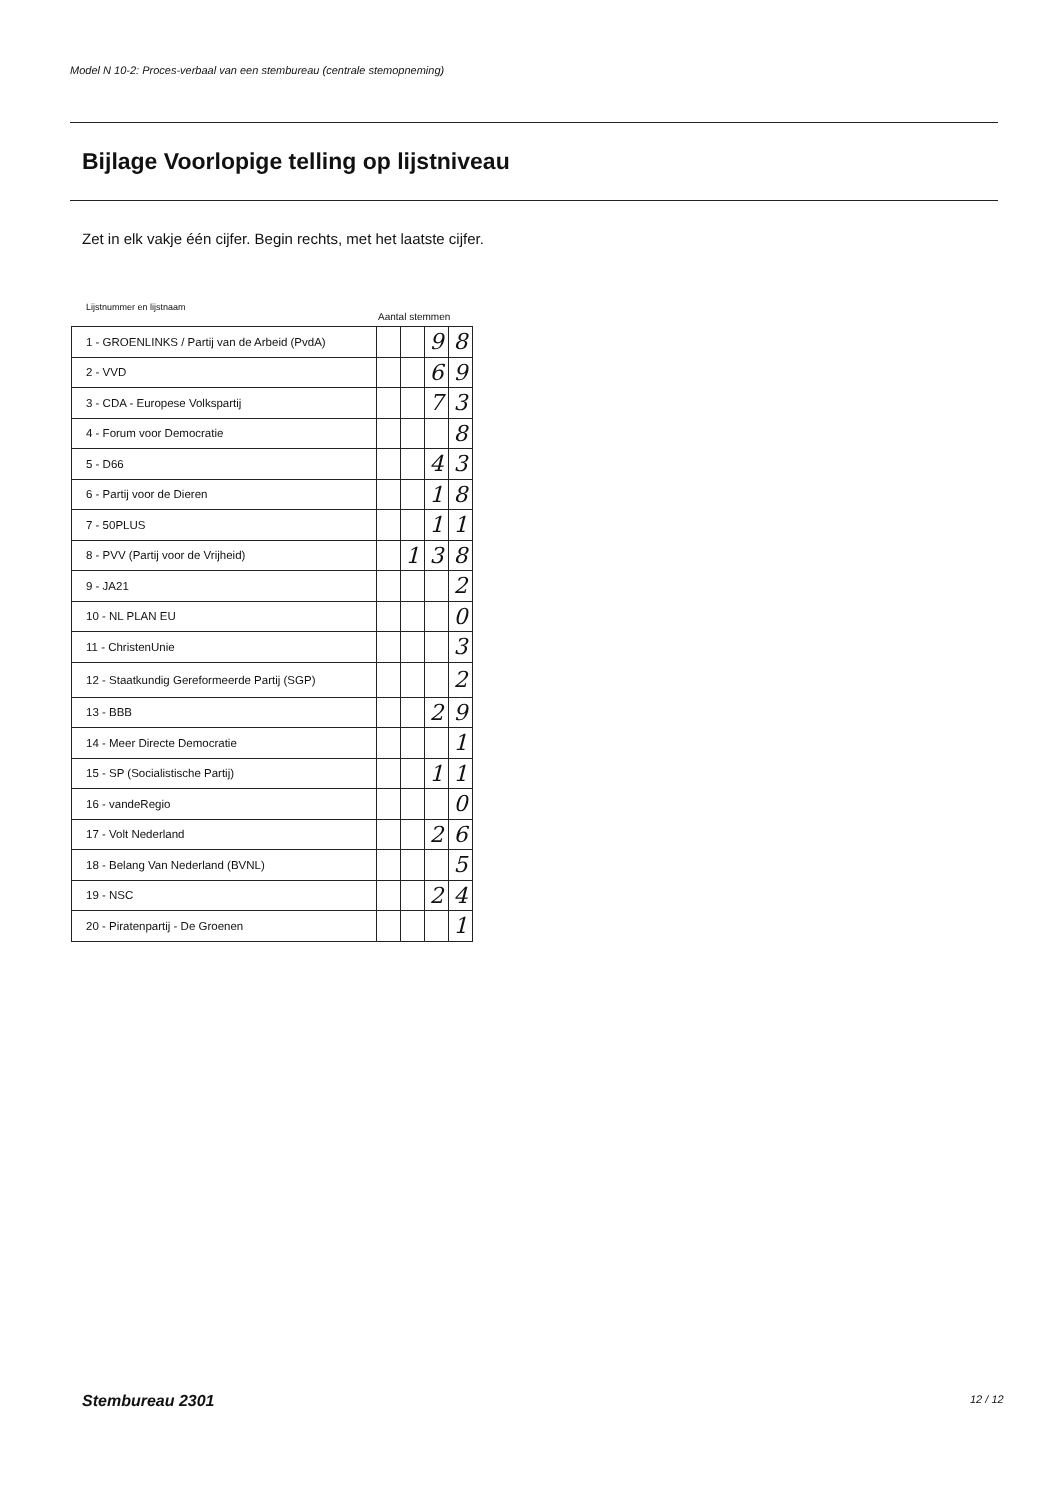Model N 10-2: Proces-verbaal van een stembureau (centrale stemopneming)
Bijlage Voorlopige telling op lijstniveau
Zet in elk vakje één cijfer. Begin rechts, met het laatste cijfer.
Lijstnummer en lijstnaam
Aantal stemmen
| 1 - GROENLINKS / Partij van de Arbeid (PvdA) | | | 9 | 8 |
| 2 - VVD | | | 6 | 9 |
| 3 - CDA - Europese Volkspartij | | | 7 | 3 |
| 4 - Forum voor Democratie | | | | 8 |
| 5 - D66 | | | 4 | 3 |
| 6 - Partij voor de Dieren | | | 1 | 8 |
| 7 - 50PLUS | | | 1 | 1 |
| 8 - PVV (Partij voor de Vrijheid) | | 1 | 3 | 8 |
| 9 - JA21 | | | | 2 |
| 10 - NL PLAN EU | | | | 0 |
| 11 - ChristenUnie | | | | 3 |
| 12 - Staatkundig Gereformeerde Partij (SGP) | | | | 2 |
| 13 - BBB | | | 2 | 9 |
| 14 - Meer Directe Democratie | | | | 1 |
| 15 - SP (Socialistische Partij) | | | 1 | 1 |
| 16 - vandeRegio | | | | 0 |
| 17 - Volt Nederland | | | 2 | 6 |
| 18 - Belang Van Nederland (BVNL) | | | | 5 |
| 19 - NSC | | | 2 | 4 |
| 20 - Piratenpartij - De Groenen | | | | 1 |
Stembureau 2301 12 / 12